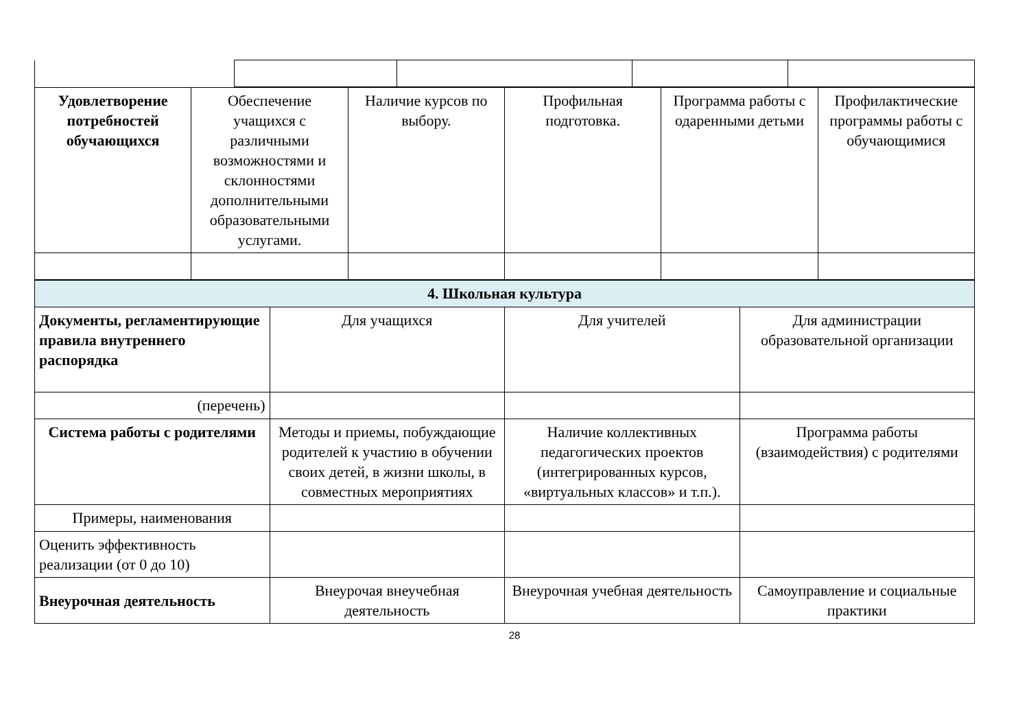| Удовлетворение потребностей обучающихся | Обеспечение учащихся с различными возможностями и склонностями дополнительными образовательными услугами. | Наличие курсов по выбору. | Профильная подготовка. | Программа работы с одаренными детьми | Профилактические программы работы с обучающимися |
| 4. Школьная культура | | | |
| Документы, регламентирующие правила внутреннего распорядка | Для учащихся | Для учителей | Для администрации образовательной организации |
| (перечень) | | | |
| Система работы с родителями | Методы и приемы, побуждающие родителей к участию в обучении своих детей, в жизни школы, в совместных мероприятиях | Наличие коллективных педагогических проектов (интегрированных курсов, «виртуальных классов» и т.п.). | Программа работы (взаимодействия) с родителями |
| Примеры, наименования | | | |
| Оценить эффективность реализации (от 0 до 10) | | | |
| Внеурочная деятельность | Внеурочая внеучебная деятельность | Внеурочная учебная деятельность | Самоуправление и социальные практики |
28